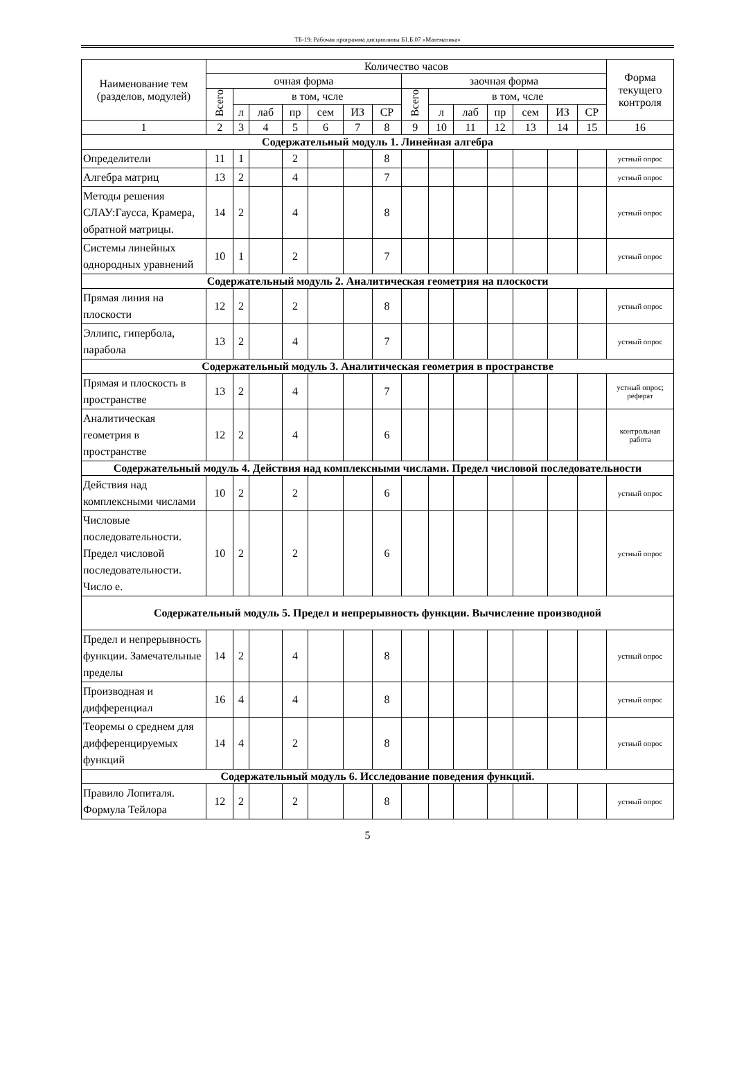ТБ-19: Рабочая программа дисциплины Б1.Б.07 «Математика»
| Наименование тем (разделов, модулей) | Количество часов | | | | | | | | | | | | | | Форма текущего контроля |
| --- | --- | --- | --- | --- | --- | --- | --- | --- | --- | --- | --- | --- | --- | --- | --- |
| | очная форма | | | | | | | заочная форма | | | | | | | |
| | Всего | в том, чсле | | | | | | Всего | в том, чсле | | | | | | |
| | | л | лаб | пр | сем | ИЗ | СР | | л | лаб | пр | сем | ИЗ | СР | |
| 1 | 2 | 3 | 4 | 5 | 6 | 7 | 8 | 9 | 10 | 11 | 12 | 13 | 14 | 15 | 16 |
| Содержательный модуль 1. Линейная алгебра | | | | | | | | | | | | | | | |
| Определители | 11 | 1 | | 2 | | | 8 | | | | | | | | устный опрос |
| Алгебра матриц | 13 | 2 | | 4 | | | 7 | | | | | | | | устный опрос |
| Методы решения СЛАУ:Гаусса, Крамера, обратной матрицы. | 14 | 2 | | 4 | | | 8 | | | | | | | | устный опрос |
| Системы линейных однородных уравнений | 10 | 1 | | 2 | | | 7 | | | | | | | | устный опрос |
| Содержательный модуль 2. Аналитическая геометрия на плоскости | | | | | | | | | | | | | | | |
| Прямая линия на плоскости | 12 | 2 | | 2 | | | 8 | | | | | | | | устный опрос |
| Эллипс, гипербола, парабола | 13 | 2 | | 4 | | | 7 | | | | | | | | устный опрос |
| Содержательный модуль 3. Аналитическая геометрия в пространстве | | | | | | | | | | | | | | | |
| Прямая и плоскость в пространстве | 13 | 2 | | 4 | | | 7 | | | | | | | | устный опрос; реферат |
| Аналитическая геометрия в пространстве | 12 | 2 | | 4 | | | 6 | | | | | | | | контрольная работа |
| Содержательный модуль 4. Действия над комплексными числами. Предел числовой последовательности | | | | | | | | | | | | | | | |
| Действия над комплексными числами | 10 | 2 | | 2 | | | 6 | | | | | | | | устный опрос |
| Числовые последовательности. Предел числовой последовательности. Число е. | 10 | 2 | | 2 | | | 6 | | | | | | | | устный опрос |
| Содержательный модуль 5. Предел и непрерывность функции. Вычисление производной | | | | | | | | | | | | | | | |
| Предел и непрерывность функции. Замечательные пределы | 14 | 2 | | 4 | | | 8 | | | | | | | | устный опрос |
| Производная и дифференциал | 16 | 4 | | 4 | | | 8 | | | | | | | | устный опрос |
| Теоремы о среднем для дифференцируемых функций | 14 | 4 | | 2 | | | 8 | | | | | | | | устный опрос |
| Содержательный модуль 6. Исследование поведения функций. | | | | | | | | | | | | | | | |
| Правило Лопиталя. Формула Тейлора | 12 | 2 | | 2 | | | 8 | | | | | | | | устный опрос |
5